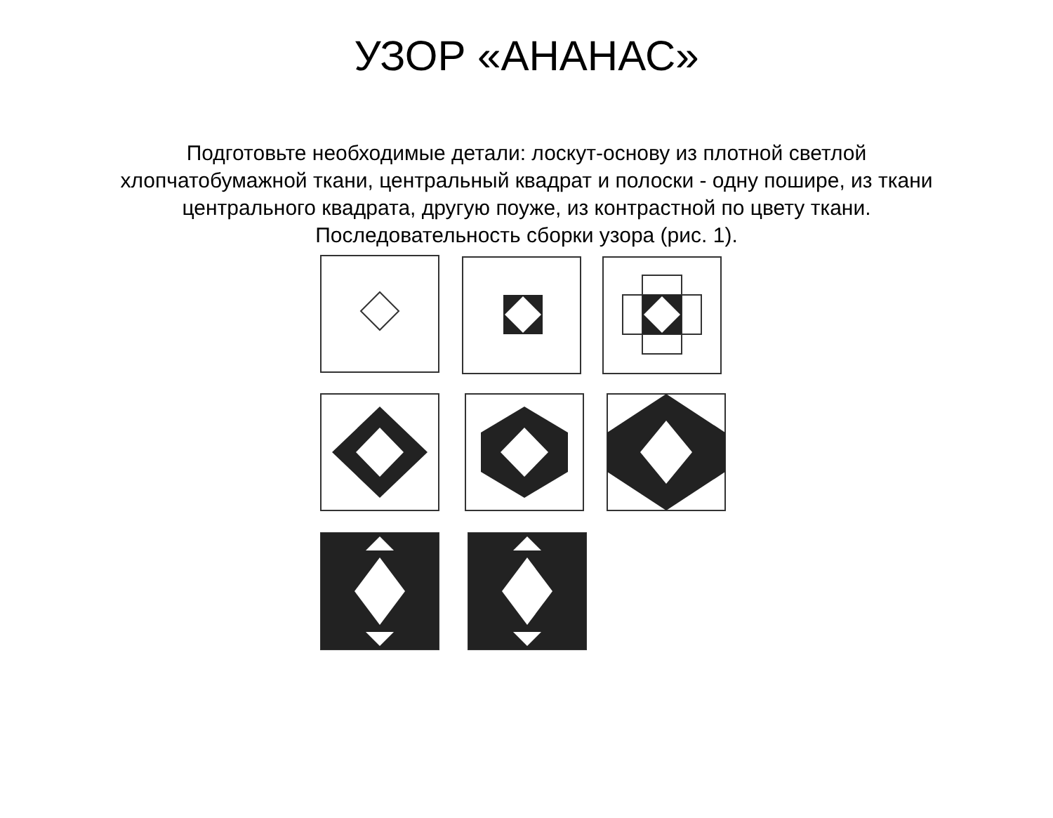УЗОР «АНАНАС»
Подготовьте необходимые детали: лоскут-основу из плотной светлой хлопчатобумажной ткани, центральный квадрат и полоски - одну пошире, из ткани центрального квадрата, другую поуже, из контрастной по цвету ткани. Последовательность сборки узора (рис. 1).